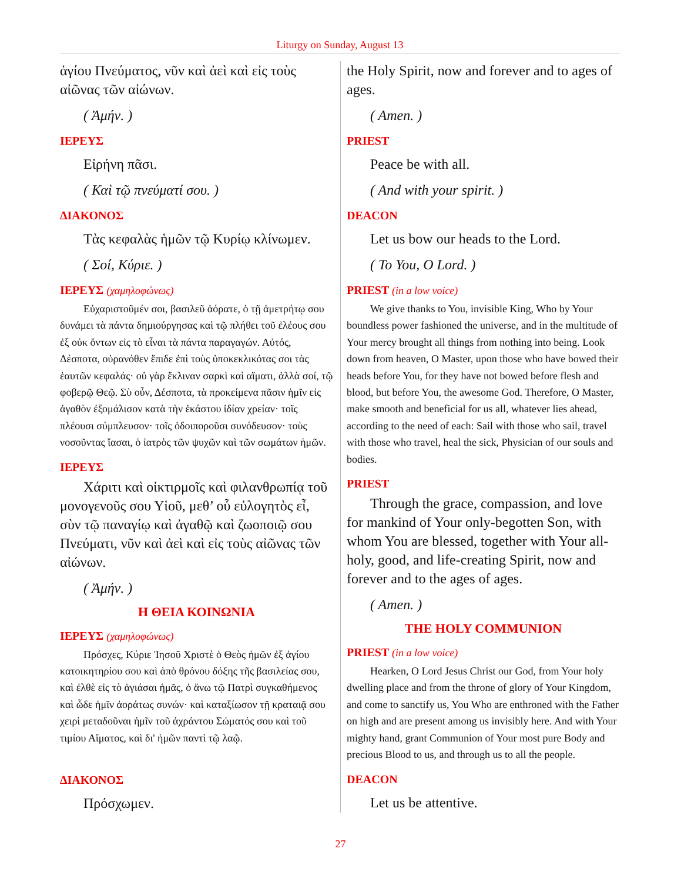Liturgy on Sunday, August 13
ἁγίου Πνεύματος, νῦν καὶ ἀεὶ καὶ εἰς τοὺς αἰῶνας τῶν αἰώνων.
( Ἀμήν. )
ΙΕΡΕΥΣ
Εἰρήνη πᾶσι.
( Καὶ τῷ πνεύματί σου. )
ΔΙΑΚΟΝΟΣ
Τὰς κεφαλὰς ἡμῶν τῷ Κυρίῳ κλίνωμεν.
( Σοί, Κύριε. )
ΙΕΡΕΥΣ (χαμηλοφώνως)
Εὐχαριστοῦμέν σοι, βασιλεῦ ἀόρατε, ὁ τῇ ἀμετρήτῳ σου δυνάμει τὰ πάντα δημιούργησας καὶ τῷ πλήθει τοῦ ἐλέους σου ἐξ οὐκ ὄντων εἰς τὸ εἶναι τὰ πάντα παραγαγών. Αὐτός, Δέσποτα, οὐρανόθεν ἔπιδε ἐπὶ τοὺς ὑποκεκλικότας σοι τὰς ἑαυτῶν κεφαλάς· οὐ γὰρ ἔκλιναν σαρκὶ καὶ αἵματι, ἀλλὰ σοί, τῷ φοβερῷ Θεῷ. Σὺ οὖν, Δέσποτα, τὰ προκείμενα πᾶσιν ἡμῖν εἰς ἀγαθὸν ἐξομάλισον κατὰ τὴν ἑκάστου ἰδίαν χρείαν· τοῖς πλέουσι σύμπλευσον· τοῖς ὁδοιποροῦσι συνόδευσον· τοὺς νοσοῦντας ἴασαι, ὁ ἰατρὸς τῶν ψυχῶν καὶ τῶν σωμάτων ἡμῶν.
ΙΕΡΕΥΣ
Χάριτι καὶ οἰκτιρμοῖς καὶ φιλανθρωπίᾳ τοῦ μονογενοῦς σου Υἱοῦ, μεθ’ οὗ εὐλογητὸς εἶ, σὺν τῷ παναγίῳ καὶ ἀγαθῷ καὶ ζωοποιῷ σου Πνεύματι, νῦν καὶ ἀεὶ καὶ εἰς τοὺς αἰῶνας τῶν αἰώνων.
( Ἀμήν. )
Η ΘΕΙΑ ΚΟΙΝΩΝΙΑ
ΙΕΡΕΥΣ (χαμηλοφώνως)
Πρόσχες, Κύριε Ἰησοῦ Χριστὲ ὁ Θεὸς ἡμῶν ἐξ ἁγίου κατοικητηρίου σου καὶ ἀπὸ θρόνου δόξης τῆς βασιλείας σου, καὶ ἐλθὲ εἰς τὸ ἁγιάσαι ἡμᾶς, ὁ ἄνω τῷ Πατρὶ συγκαθήμενος καὶ ὧδε ἡμῖν ἀοράτως συνών· καὶ καταξίωσον τῇ κραταιᾷ σου χειρὶ μεταδοῦναι ἡμῖν τοῦ ἀχράντου Σώματός σου καὶ τοῦ τιμίου Αἵματος, καὶ δι' ἡμῶν παντὶ τῷ λαῷ.
ΔΙΑΚΟΝΟΣ
Πρόσχωμεν.
the Holy Spirit, now and forever and to ages of ages.
( Amen. )
PRIEST
Peace be with all.
( And with your spirit. )
DEACON
Let us bow our heads to the Lord.
( To You, O Lord. )
PRIEST (in a low voice)
We give thanks to You, invisible King, Who by Your boundless power fashioned the universe, and in the multitude of Your mercy brought all things from nothing into being. Look down from heaven, O Master, upon those who have bowed their heads before You, for they have not bowed before flesh and blood, but before You, the awesome God. Therefore, O Master, make smooth and beneficial for us all, whatever lies ahead, according to the need of each: Sail with those who sail, travel with those who travel, heal the sick, Physician of our souls and bodies.
PRIEST
Through the grace, compassion, and love for mankind of Your only-begotten Son, with whom You are blessed, together with Your all-holy, good, and life-creating Spirit, now and forever and to the ages of ages.
( Amen. )
THE HOLY COMMUNION
PRIEST (in a low voice)
Hearken, O Lord Jesus Christ our God, from Your holy dwelling place and from the throne of glory of Your Kingdom, and come to sanctify us, You Who are enthroned with the Father on high and are present among us invisibly here. And with Your mighty hand, grant Communion of Your most pure Body and precious Blood to us, and through us to all the people.
DEACON
Let us be attentive.
27